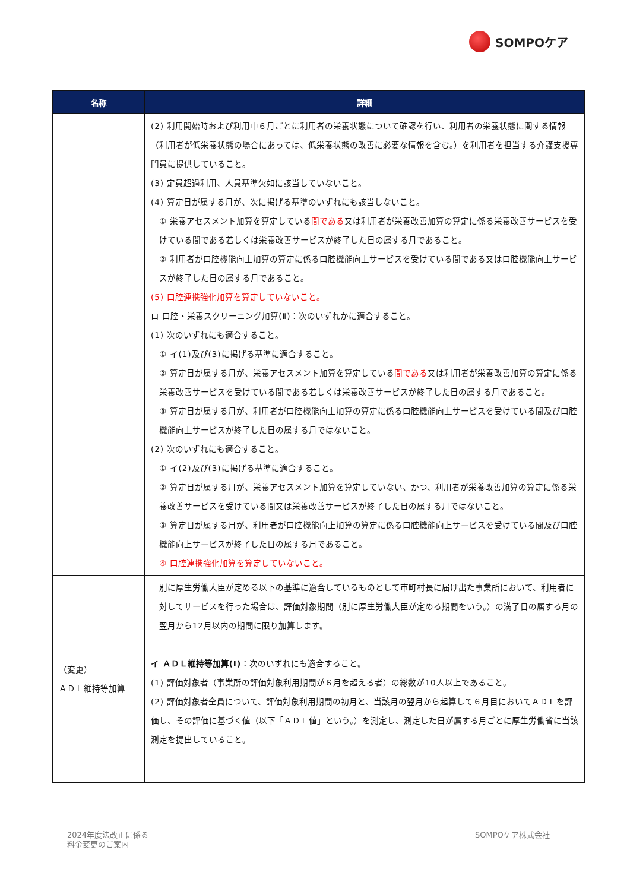SOMPOケア
| 名称 | 詳細 |
| --- | --- |
| | (2) 利用開始時および利用中６月ごとに利用者の栄養状態について確認を行い、利用者の栄養状態に関する情報（利用者が低栄養状態の場合にあっては、低栄養状態の改善に必要な情報を含む。）を利用者を担当する介護支援専門員に提供していること。 (3) 定員超過利用、人員基準欠如に該当していないこと。 (4) 算定日が属する月が、次に掲げる基準のいずれにも該当しないこと。 ① 栄養アセスメント加算を算定している 間である 又は利用者が栄養改善加算の算定に係る栄養改善サービスを受けている間である若しくは栄養改善サービスが終了した日の属する月であること。 ② 利用者が口腔機能向上加算の算定に係る口腔機能向上サービスを受けている間である又は口腔機能向上サービスが終了した日の属する月であること。 (5) 口腔連携強化加算を算定していないこと。 ロ 口腔・栄養スクリーニング加算(Ⅱ)：次のいずれかに適合すること。 (1) 次のいずれにも適合すること。 ① イ(1)及び(3)に掲げる基準に適合すること。 ② 算定日が属する月が、栄養アセスメント加算を算定している 間である 又は利用者が栄養改善加算の算定に係る栄養改善サービスを受けている間である若しくは栄養改善サービスが終了した日の属する月であること。 ③ 算定日が属する月が、利用者が口腔機能向上加算の算定に係る口腔機能向上サービスを受けている間及び口腔機能向上サービスが終了した日の属する月ではないこと。 (2) 次のいずれにも適合すること。 ① イ(2)及び(3)に掲げる基準に適合すること。 ② 算定日が属する月が、栄養アセスメント加算を算定していない、かつ、利用者が栄養改善加算の算定に係る栄養改善サービスを受けている間又は栄養改善サービスが終了した日の属する月ではないこと。 ③ 算定日が属する月が、利用者が口腔機能向上加算の算定に係る口腔機能向上サービスを受けている間及び口腔機能向上サービスが終了した日の属する月であること。 ④ 口腔連携強化加算を算定していないこと。 |
| （変更） ＡＤＬ維持等加算 | 別に厚生労働大臣が定める以下の基準に適合しているものとして市町村長に届け出た事業所において、利用者に対してサービスを行った場合は、評価対象期間（別に厚生労働大臣が定める期間をいう。）の満了日の属する月の翌月から12月以内の期間に限り加算します。 イ ＡＤＬ維持等加算(Ⅰ) ：次のいずれにも適合すること。 (1) 評価対象者（事業所の評価対象利用期間が６月を超える者）の総数が10人以上であること。 (2) 評価対象者全員について、評価対象利用期間の初月と、当該月の翌月から起算して６月目においてＡＤＬを評価し、その評価に基づく値（以下「ＡＤＬ値」という。）を測定し、測定した日が属する月ごとに厚生労働省に当該測定を提出していること。 |
2024年度法改正に係る
料金変更のご案内
SOMPOケア株式会社